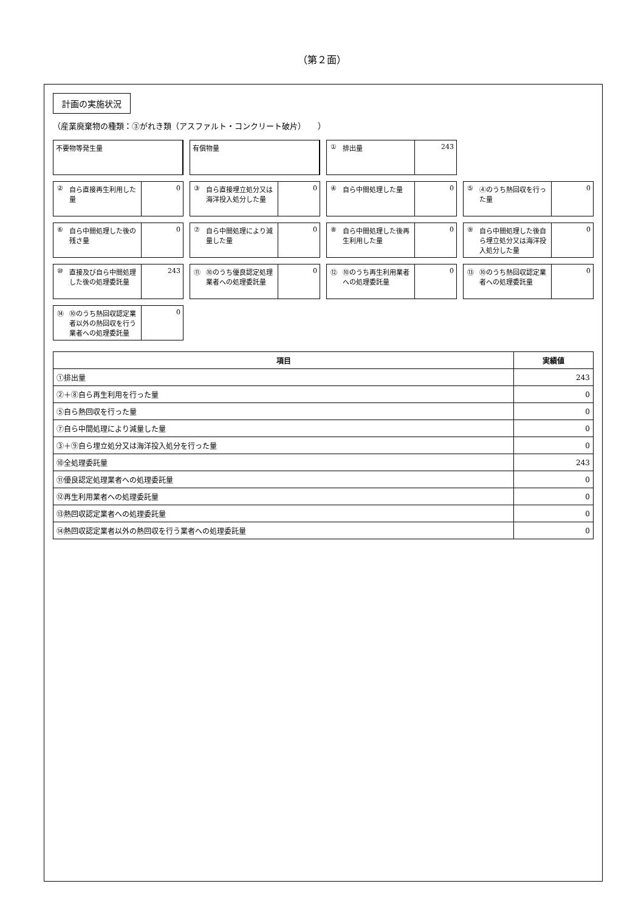（第２面）
計画の実施状況
（産業廃棄物の種類：③がれき類（アスファルト・コンクリート破片）　　）
不要物等発生量
有償物量
① 排出量 243
② 自ら直接再生利用した量 0
③ 自ら直接埋立処分又は海洋投入処分した量 0
④ 自ら中間処理した量 0
⑤ ④のうち熱回収を行った量 0
⑥ 自ら中間処理した後の残さ量 0
⑦ 自ら中間処理により減量した量 0
⑧ 自ら中間処理した後再生利用した量 0
⑨ 自ら中間処理した後自ら埋立処分又は海洋投入処分した量 0
⑩ 直接及び自ら中間処理した後の処理委託量 243
⑪ ⑩のうち優良認定処理業者への処理委託量 0
⑫ ⑩のうち再生利用業者への処理委託量 0
⑬ ⑩のうち熱回収認定業者への処理委託量 0
⑭ ⑩のうち熱回収認定業者以外の熱回収を行う業者への処理委託量 0
| 項目 | 実績値 |
| --- | --- |
| ①排出量 | 243 |
| ②＋⑧自ら再生利用を行った量 | 0 |
| ⑤自ら熱回収を行った量 | 0 |
| ⑦自ら中間処理により減量した量 | 0 |
| ③＋⑨自ら埋立処分又は海洋投入処分を行った量 | 0 |
| ⑩全処理委託量 | 243 |
| ⑪優良認定処理業者への処理委託量 | 0 |
| ⑫再生利用業者への処理委託量 | 0 |
| ⑬熱回収認定業者への処理委託量 | 0 |
| ⑭熱回収認定業者以外の熱回収を行う業者への処理委託量 | 0 |